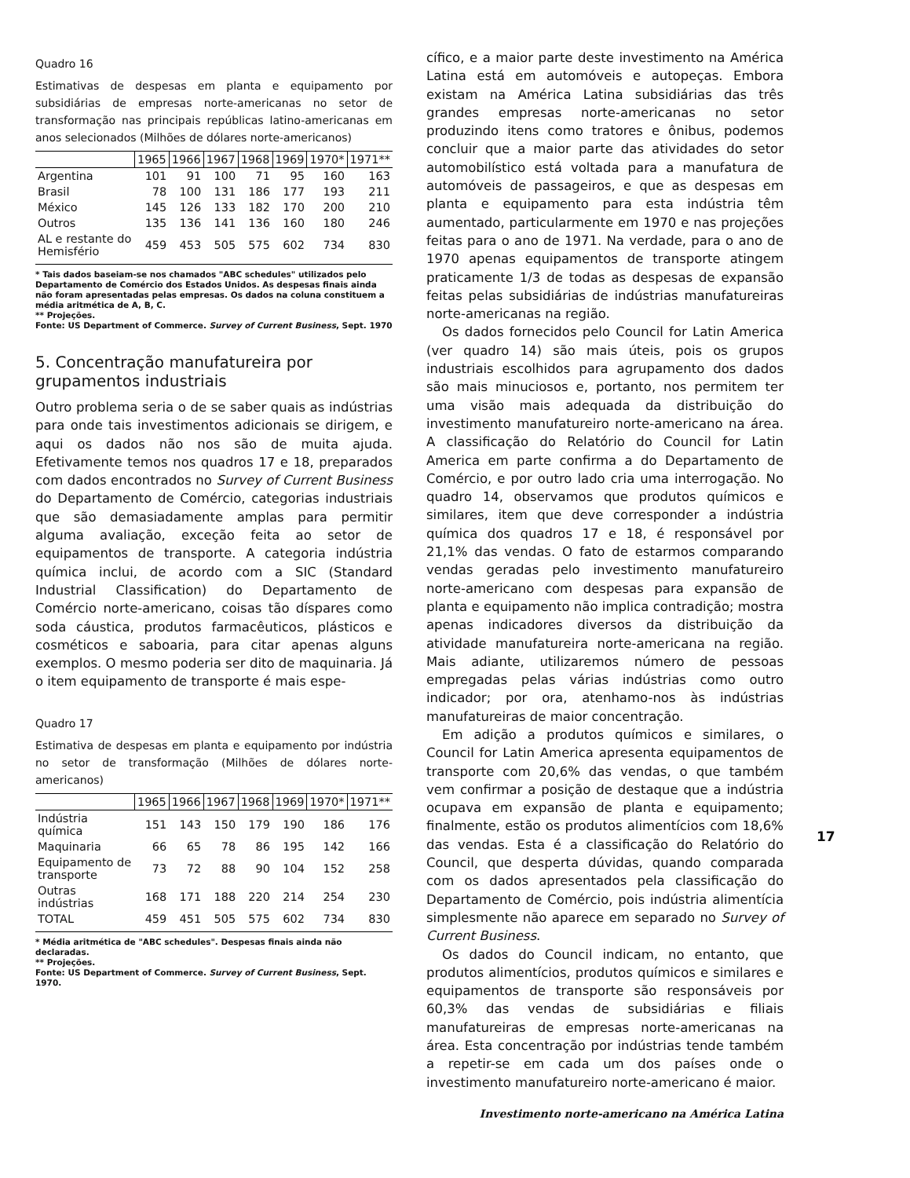Quadro 16
Estimativas de despesas em planta e equipamento por subsidiárias de empresas norte-americanas no setor de transformação nas principais repúblicas latino-americanas em anos selecionados (Milhões de dólares norte-americanos)
| | 1965 | 1966 | 1967 | 1968 | 1969 | 1970* | 1971** |
| --- | --- | --- | --- | --- | --- | --- | --- |
| Argentina | 101 | 91 | 100 | 71 | 95 | 160 | 163 |
| Brasil | 78 | 100 | 131 | 186 | 177 | 193 | 211 |
| México | 145 | 126 | 133 | 182 | 170 | 200 | 210 |
| Outros | 135 | 136 | 141 | 136 | 160 | 180 | 246 |
| AL e restante do Hemisfério | 459 | 453 | 505 | 575 | 602 | 734 | 830 |
* Tais dados baseiam-se nos chamados "ABC schedules" utilizados pelo Departamento de Comércio dos Estados Unidos. As despesas finais ainda não foram apresentadas pelas empresas. Os dados na coluna constituem a média aritmética de A, B, C.
** Projeções.
Fonte: US Department of Commerce. Survey of Current Business, Sept. 1970
5. Concentração manufatureira por grupamentos industriais
Outro problema seria o de se saber quais as indústrias para onde tais investimentos adicionais se dirigem, e aqui os dados não nos são de muita ajuda. Efetivamente temos nos quadros 17 e 18, preparados com dados encontrados no Survey of Current Business do Departamento de Comércio, categorias industriais que são demasiadamente amplas para permitir alguma avaliação, exceção feita ao setor de equipamentos de transporte. A categoria indústria química inclui, de acordo com a SIC (Standard Industrial Classification) do Departamento de Comércio norte-americano, coisas tão díspares como soda cáustica, produtos farmacêuticos, plásticos e cosméticos e saboaria, para citar apenas alguns exemplos. O mesmo poderia ser dito de maquinaria. Já o item equipamento de transporte é mais espe-
Quadro 17
Estimativa de despesas em planta e equipamento por indústria no setor de transformação (Milhões de dólares norte-americanos)
| | 1965 | 1966 | 1967 | 1968 | 1969 | 1970* | 1971** |
| --- | --- | --- | --- | --- | --- | --- | --- |
| Indústria química | 151 | 143 | 150 | 179 | 190 | 186 | 176 |
| Maquinaria | 66 | 65 | 78 | 86 | 195 | 142 | 166 |
| Equipamento de transporte | 73 | 72 | 88 | 90 | 104 | 152 | 258 |
| Outras indústrias | 168 | 171 | 188 | 220 | 214 | 254 | 230 |
| TOTAL | 459 | 451 | 505 | 575 | 602 | 734 | 830 |
* Média aritmética de "ABC schedules". Despesas finais ainda não declaradas.
** Projeções.
Fonte: US Department of Commerce. Survey of Current Business, Sept. 1970.
cífico, e a maior parte deste investimento na América Latina está em automóveis e autopeças. Embora existam na América Latina subsidiárias das três grandes empresas norte-americanas no setor produzindo itens como tratores e ônibus, podemos concluir que a maior parte das atividades do setor automobilístico está voltada para a manufatura de automóveis de passageiros, e que as despesas em planta e equipamento para esta indústria têm aumentado, particularmente em 1970 e nas projeções feitas para o ano de 1971. Na verdade, para o ano de 1970 apenas equipamentos de transporte atingem praticamente 1/3 de todas as despesas de expansão feitas pelas subsidiárias de indústrias manufatureiras norte-americanas na região.
Os dados fornecidos pelo Council for Latin America (ver quadro 14) são mais úteis, pois os grupos industriais escolhidos para agrupamento dos dados são mais minuciosos e, portanto, nos permitem ter uma visão mais adequada da distribuição do investimento manufatureiro norte-americano na área. A classificação do Relatório do Council for Latin America em parte confirma a do Departamento de Comércio, e por outro lado cria uma interrogação. No quadro 14, observamos que produtos químicos e similares, item que deve corresponder a indústria química dos quadros 17 e 18, é responsável por 21,1% das vendas. O fato de estarmos comparando vendas geradas pelo investimento manufatureiro norte-americano com despesas para expansão de planta e equipamento não implica contradição; mostra apenas indicadores diversos da distribuição da atividade manufatureira norte-americana na região. Mais adiante, utilizaremos número de pessoas empregadas pelas várias indústrias como outro indicador; por ora, atenhamo-nos às indústrias manufatureiras de maior concentração.
Em adição a produtos químicos e similares, o Council for Latin America apresenta equipamentos de transporte com 20,6% das vendas, o que também vem confirmar a posição de destaque que a indústria ocupava em expansão de planta e equipamento; finalmente, estão os produtos alimentícios com 18,6% das vendas. Esta é a classificação do Relatório do Council, que desperta dúvidas, quando comparada com os dados apresentados pela classificação do Departamento de Comércio, pois indústria alimentícia simplesmente não aparece em separado no Survey of Current Business.
Os dados do Council indicam, no entanto, que produtos alimentícios, produtos químicos e similares e equipamentos de transporte são responsáveis por 60,3% das vendas de subsidiárias e filiais manufatureiras de empresas norte-americanas na área. Esta concentração por indústrias tende também a repetir-se em cada um dos países onde o investimento manufatureiro norte-americano é maior.
Investimento norte-americano na América Latina
17